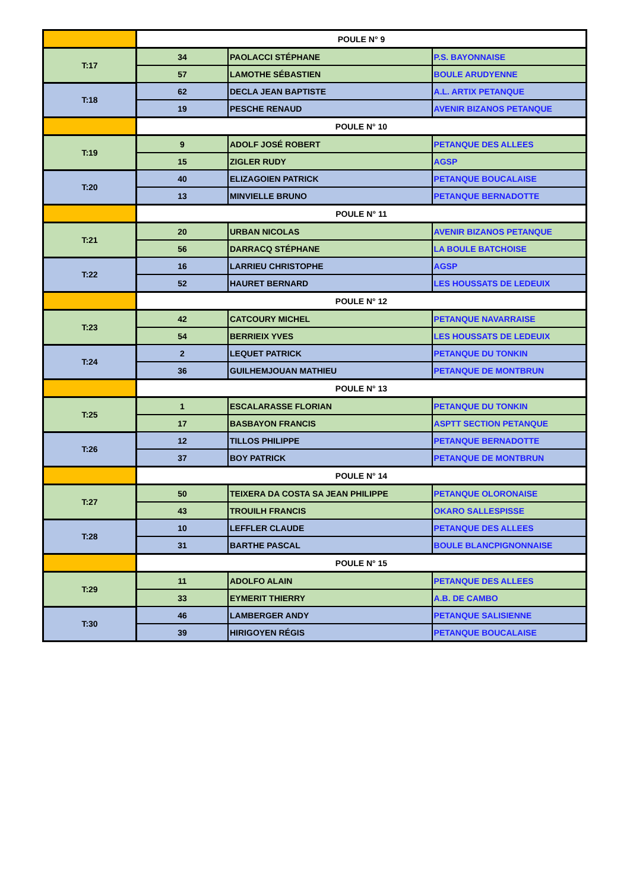| | POULE N° 9 | | |
| T:17 | 34 | PAOLACCI STÉPHANE | P.S. BAYONNAISE |
| | 57 | LAMOTHE SÉBASTIEN | BOULE ARUDYENNE |
| T:18 | 62 | DECLA JEAN BAPTISTE | A.L. ARTIX PETANQUE |
| | 19 | PESCHE RENAUD | AVENIR BIZANOS PETANQUE |
| | POULE N° 10 | | |
| T:19 | 9 | ADOLF JOSÉ ROBERT | PETANQUE DES ALLEES |
| | 15 | ZIGLER RUDY | AGSP |
| T:20 | 40 | ELIZAGOIEN PATRICK | PETANQUE BOUCALAISE |
| | 13 | MINVIELLE BRUNO | PETANQUE BERNADOTTE |
| | POULE N° 11 | | |
| T:21 | 20 | URBAN NICOLAS | AVENIR BIZANOS PETANQUE |
| | 56 | DARRACQ STÉPHANE | LA BOULE BATCHOISE |
| T:22 | 16 | LARRIEU CHRISTOPHE | AGSP |
| | 52 | HAURET BERNARD | LES HOUSSATS DE LEDEUIX |
| | POULE N° 12 | | |
| T:23 | 42 | CATCOURY MICHEL | PETANQUE NAVARRAISE |
| | 54 | BERRIEIX YVES | LES HOUSSATS DE LEDEUIX |
| T:24 | 2 | LEQUET PATRICK | PETANQUE DU TONKIN |
| | 36 | GUILHEMJOUAN MATHIEU | PETANQUE DE MONTBRUN |
| | POULE N° 13 | | |
| T:25 | 1 | ESCALARASSE FLORIAN | PETANQUE DU TONKIN |
| | 17 | BASBAYON FRANCIS | ASPTT SECTION PETANQUE |
| T:26 | 12 | TILLOS PHILIPPE | PETANQUE BERNADOTTE |
| | 37 | BOY PATRICK | PETANQUE DE MONTBRUN |
| | POULE N° 14 | | |
| T:27 | 50 | TEIXERA DA COSTA SA JEAN PHILIPPE | PETANQUE OLORONAISE |
| | 43 | TROUILH FRANCIS | OKARO SALLESPISSE |
| T:28 | 10 | LEFFLER CLAUDE | PETANQUE DES ALLEES |
| | 31 | BARTHE PASCAL | BOULE BLANCPIGNONNAISE |
| | POULE N° 15 | | |
| T:29 | 11 | ADOLFO ALAIN | PETANQUE DES ALLEES |
| | 33 | EYMERIT THIERRY | A.B. DE CAMBO |
| T:30 | 46 | LAMBERGER ANDY | PETANQUE SALISIENNE |
| | 39 | HIRIGOYEN RÉGIS | PETANQUE BOUCALAISE |